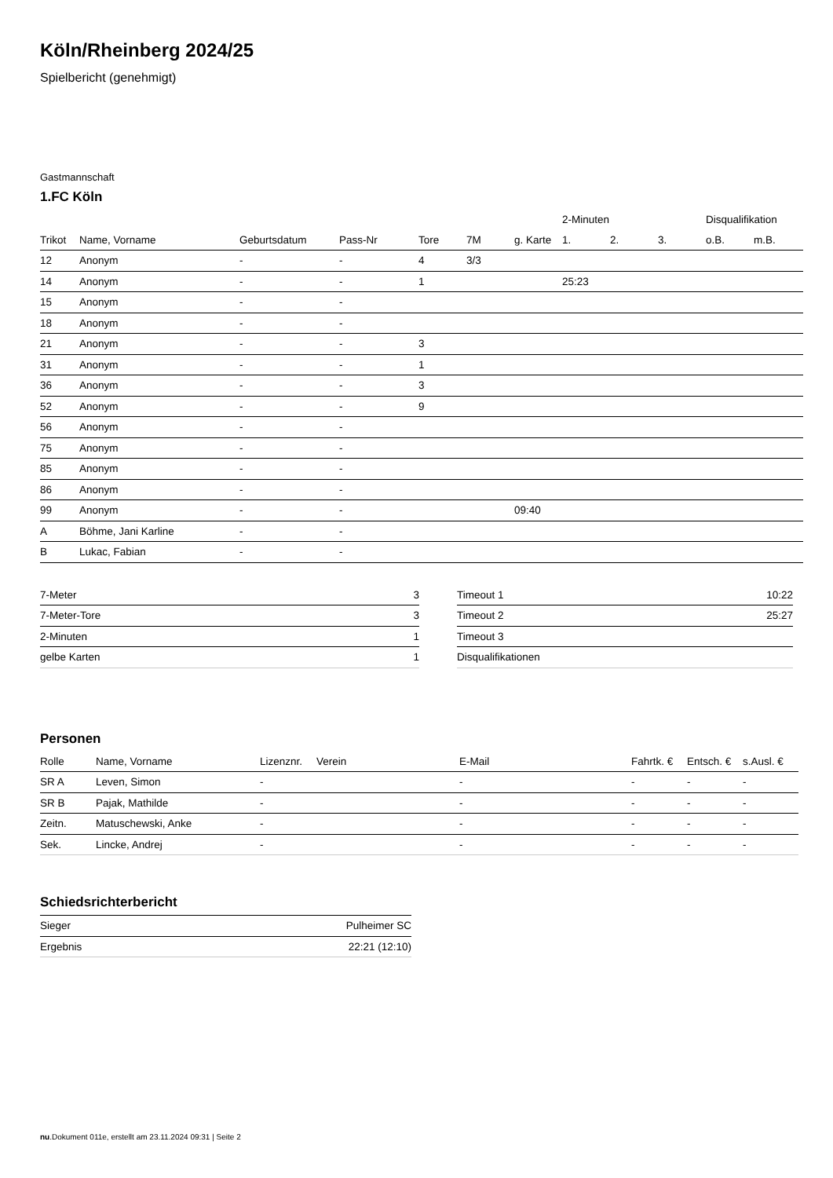Köln/Rheinberg 2024/25
Spielbericht (genehmigt)
Gastmannschaft
1.FC Köln
| | | | | | | | 2-Minuten | | | Disqualifikation | |
| --- | --- | --- | --- | --- | --- | --- | --- | --- | --- | --- | --- |
| Trikot | Name, Vorname | Geburtsdatum | Pass-Nr | Tore | 7M | g. Karte | 1. | 2. | 3. | o.B. | m.B. |
| 12 | Anonym | - | - | 4 | 3/3 | | | | | | |
| 14 | Anonym | - | - | 1 | | | 25:23 | | | | |
| 15 | Anonym | - | - | | | | | | | | |
| 18 | Anonym | - | - | | | | | | | | |
| 21 | Anonym | - | - | 3 | | | | | | | |
| 31 | Anonym | - | - | 1 | | | | | | | |
| 36 | Anonym | - | - | 3 | | | | | | | |
| 52 | Anonym | - | - | 9 | | | | | | | |
| 56 | Anonym | - | - | | | | | | | | |
| 75 | Anonym | - | - | | | | | | | | |
| 85 | Anonym | - | - | | | | | | | | |
| 86 | Anonym | - | - | | | | | | | | |
| 99 | Anonym | - | - | | | 09:40 | | | | | |
| A | Böhme, Jani Karline | - | - | | | | | | | | |
| B | Lukac, Fabian | - | - | | | | | | | | |
| 7-Meter | 3 |
| 7-Meter-Tore | 3 |
| 2-Minuten | 1 |
| gelbe Karten | 1 |
| Timeout 1 | 10:22 |
| Timeout 2 | 25:27 |
| Timeout 3 | |
| Disqualifikationen | |
Personen
| Rolle | Name, Vorname | Lizenznr. | Verein | E-Mail | Fahrtk. € | Entsch. € | s.Ausl. € |
| SR A | Leven, Simon | - | | - | - | - | - |
| SR B | Pajak, Mathilde | - | | - | - | - | - |
| Zeitn. | Matuschewski, Anke | - | | - | - | - | - |
| Sek. | Lincke, Andrej | - | | - | - | - | - |
Schiedsrichterbericht
| Sieger | Pulheimer SC |
| Ergebnis | 22:21 (12:10) |
nu.Dokument 011e, erstellt am 23.11.2024 09:31 | Seite 2